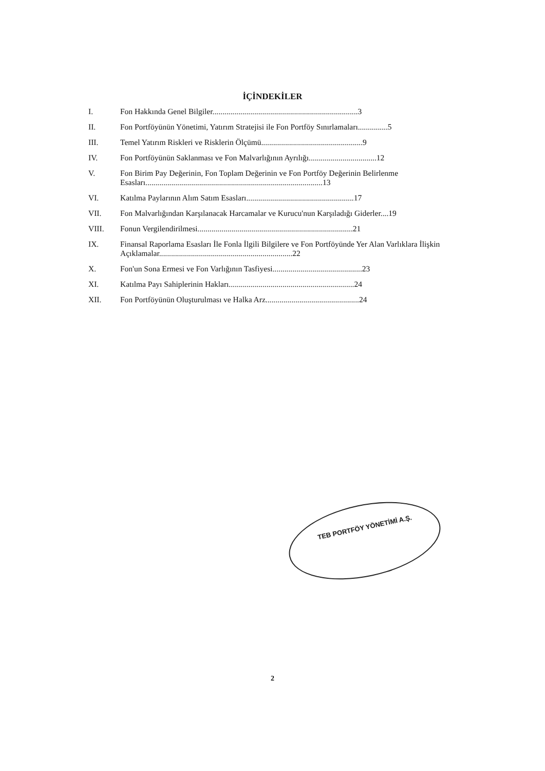İÇİNDEKİLER
I. Fon Hakkında Genel Bilgiler.........................................................................3
II. Fon Portföyünün Yönetimi, Yatırım Stratejisi ile Fon Portföy Sınırlamaları...............5
III. Temel Yatırım Riskleri ve Risklerin Ölçümü...................................................9
IV. Fon Portföyünün Saklanması ve Fon Malvarlığının Ayrılığı..................................12
V. Fon Birim Pay Değerinin, Fon Toplam Değerinin ve Fon Portföy Değerinin Belirlenme Esasları.........................................................................................13
VI. Katılma Paylarının Alım Satım Esasları......................................................17
VII. Fon Malvarlığından Karşılanacak Harcamalar ve Kurucu'nun Karşıladığı Giderler....19
VIII. Fonun Vergilendirilmesi..............................................................................21
IX. Finansal Raporlama Esasları İle Fonla İlgili Bilgilere ve Fon Portföyünde Yer Alan Varlıklara İlişkin Açıklamalar...................................................................22
X. Fon'un Sona Ermesi ve Fon Varlığının Tasfiyesi.............................................23
XI. Katılma Payı Sahiplerinin Hakları...............................................................24
XII. Fon Portföyünün Oluşturulması ve Halka Arz...............................................24
TEB PORTFÖY YÖNETİMİ A.Ş.
2